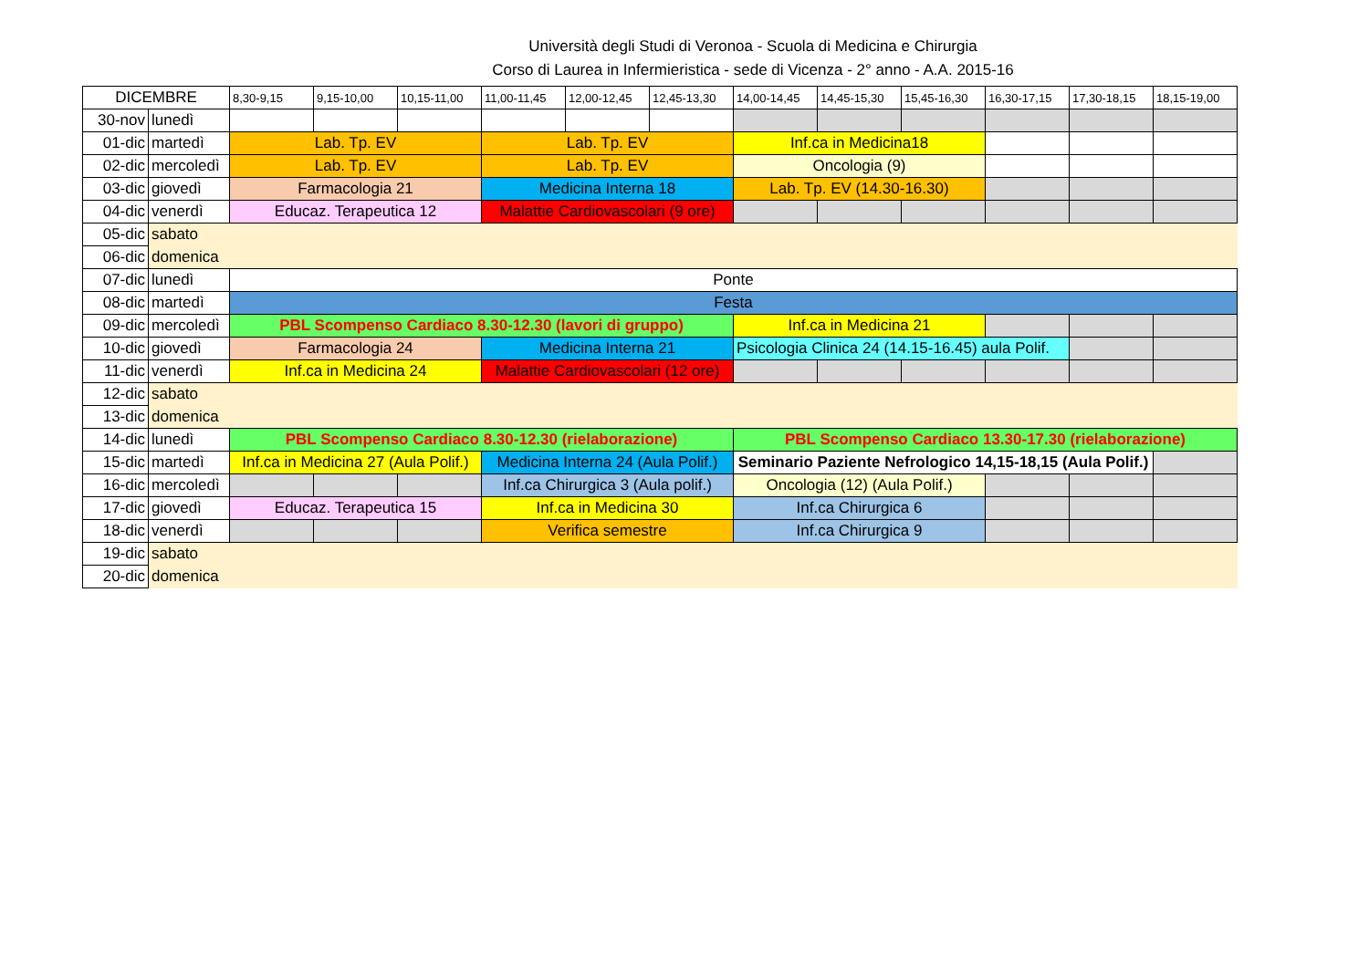Università degli Studi di Veronoa - Scuola di Medicina e Chirurgia
Corso di Laurea in Infermieristica - sede di Vicenza - 2° anno - A.A. 2015-16
| DICEMBRE | | 8,30-9,15 | 9,15-10,00 | 10,15-11,00 | 11,00-11,45 | 12,00-12,45 | 12,45-13,30 | 14,00-14,45 | 14,45-15,30 | 15,45-16,30 | 16,30-17,15 | 17,30-18,15 | 18,15-19,00 |
| 30-nov | lunedì | | | | | | | | | | | | |
| 01-dic | martedì | Lab. Tp. EV | | | Lab. Tp. EV | | | Inf.ca in Medicina18 | | | | | |
| 02-dic | mercoledì | Lab. Tp. EV | | | Lab. Tp. EV | | | Oncologia (9) | | | | | |
| 03-dic | giovedì | Farmacologia 21 | | | Medicina Interna 18 | | | Lab. Tp. EV (14.30-16.30) | | | | | |
| 04-dic | venerdì | Educaz. Terapeutica 12 | | | Malattie Cardiovascolari (9 ore) | | | | | | | | |
| 05-dic | sabato | | | | | | | | | | | | |
| 06-dic | domenica | | | | | | | | | | | | |
| 07-dic | lunedì | Ponte | | | | | | | | | | | |
| 08-dic | martedì | Festa | | | | | | | | | | | |
| 09-dic | mercoledì | PBL Scompenso Cardiaco 8.30-12.30 (lavori di gruppo) | | | | | | Inf.ca in Medicina 21 | | | | | |
| 10-dic | giovedì | Farmacologia 24 | | | Medicina Interna 21 | | | Psicologia Clinica 24 (14.15-16.45) aula Polif. | | | | | |
| 11-dic | venerdì | Inf.ca in Medicina 24 | | | Malattie Cardiovascolari (12 ore) | | | | | | | | |
| 12-dic | sabato | | | | | | | | | | | | |
| 13-dic | domenica | | | | | | | | | | | | |
| 14-dic | lunedì | PBL Scompenso Cardiaco 8.30-12.30 (rielaborazione) | | | | | | PBL Scompenso Cardiaco 13.30-17.30 (rielaborazione) | | | | | |
| 15-dic | martedì | Inf.ca in Medicina 27 (Aula Polif.) | | | Medicina Interna 24 (Aula Polif.) | | | Seminario Paziente Nefrologico 14,15-18,15 (Aula Polif.) | | | | | |
| 16-dic | mercoledì | | | | Inf.ca Chirurgica 3 (Aula polif.) | | | Oncologia (12) (Aula Polif.) | | | | | |
| 17-dic | giovedì | Educaz. Terapeutica 15 | | | Inf.ca in Medicina 30 | | | Inf.ca Chirurgica 6 | | | | | |
| 18-dic | venerdì | | | | Verifica semestre | | | Inf.ca Chirurgica 9 | | | | | |
| 19-dic | sabato | | | | | | | | | | | | |
| 20-dic | domenica | | | | | | | | | | | | |